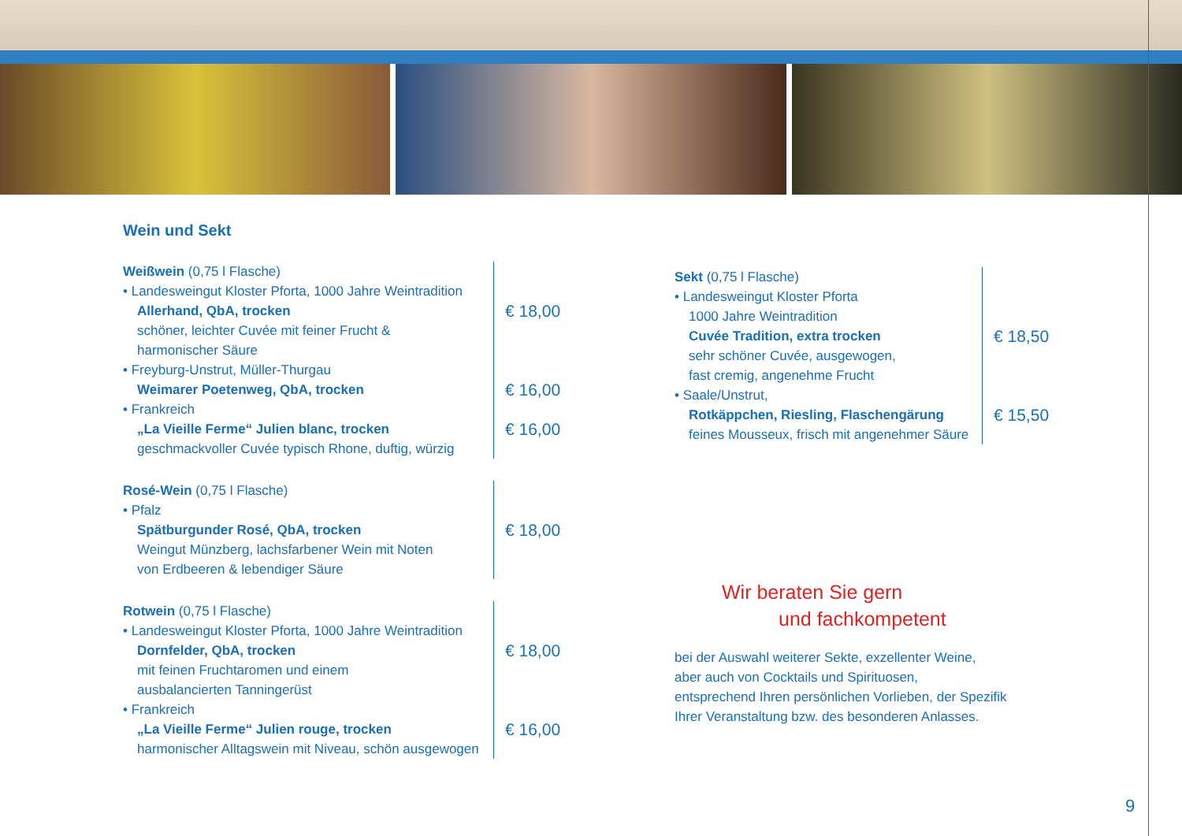Wein und Sekt
Weißwein (0,75 l Flasche)
• Landesweingut Kloster Pforta, 1000 Jahre Weintradition
Allerhand, QbA, trocken
schöner, leichter Cuvée mit feiner Frucht &
harmonischer Säure
• Freyburg-Unstrut, Müller-Thurgau
Weimarer Poetenweg, QbA, trocken
• Frankreich
„La Vieille Ferme“ Julien blanc, trocken
geschmackvoller Cuvée typisch Rhone, duftig, würzig
€ 18,00
€ 16,00
€ 16,00
Rosé-Wein (0,75 l Flasche)
• Pfalz
Spätburgunder Rosé, QbA, trocken
Weingut Münzberg, lachsfarbener Wein mit Noten
von Erdbeeren & lebendiger Säure
€ 18,00
Rotwein (0,75 l Flasche)
• Landesweingut Kloster Pforta, 1000 Jahre Weintradition
Dornfelder, QbA, trocken
mit feinen Fruchtaromen und einem
ausbalancierten Tanningerüst
• Frankreich
„La Vieille Ferme“ Julien rouge, trocken
harmonischer Alltagswein mit Niveau, schön ausgewogen
€ 18,00
€ 16,00
Sekt (0,75 l Flasche)
• Landesweingut Kloster Pforta
1000 Jahre Weintradition
Cuvée Tradition, extra trocken
sehr schöner Cuvée, ausgewogen,
fast cremig, angenehme Frucht
• Saale/Unstrut,
Rotkäppchen, Riesling, Flaschengärung
feines Mousseux, frisch mit angenehmer Säure
€ 18,50
€ 15,50
Wir beraten Sie gern
und fachkompetent
bei der Auswahl weiterer Sekte, exzellenter Weine,
aber auch von Cocktails und Spirituosen,
entsprechend Ihren persönlichen Vorlieben, der Spezifik
Ihrer Veranstaltung bzw. des besonderen Anlasses.
9